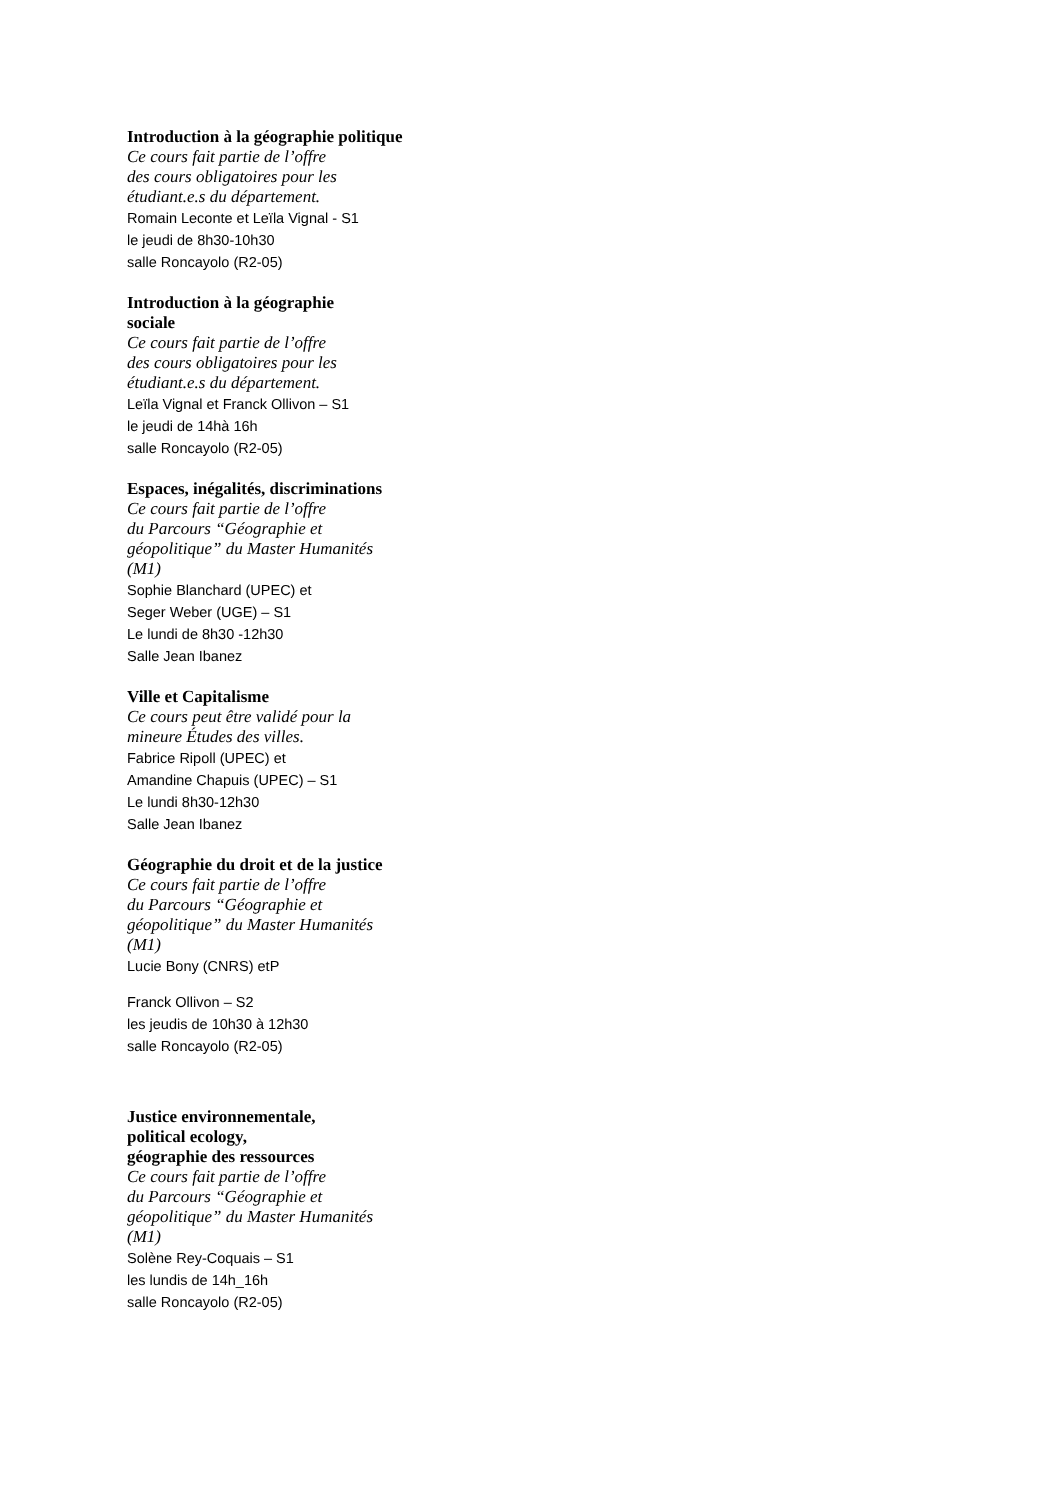Introduction à la géographie politique
Ce cours fait partie de l’offre
des cours obligatoires pour les
étudiant.e.s du département.
Romain Leconte et Leïla Vignal - S1
le jeudi de 8h30-10h30
salle Roncayolo (R2-05)
Introduction à la géographie
sociale
Ce cours fait partie de l’offre
des cours obligatoires pour les
étudiant.e.s du département.
Leïla Vignal et Franck Ollivon – S1
le jeudi de 14hà 16h
salle Roncayolo (R2-05)
Espaces, inégalités, discriminations
Ce cours fait partie de l’offre
du Parcours “Géographie et
géopolitique” du Master Humanités
(M1)
Sophie Blanchard (UPEC) et
Seger Weber (UGE) – S1
Le lundi de 8h30 -12h30
Salle Jean Ibanez
Ville et Capitalisme
Ce cours peut être validé pour la
mineure Études des villes.
Fabrice Ripoll (UPEC) et
Amandine Chapuis (UPEC) – S1
Le lundi 8h30-12h30
Salle Jean Ibanez
Géographie du droit et de la justice
Ce cours fait partie de l’offre
du Parcours “Géographie et
géopolitique” du Master Humanités
(M1)
Lucie Bony (CNRS) etP
Franck Ollivon – S2
les jeudis de 10h30 à 12h30
salle Roncayolo (R2-05)
Justice environnementale,
political ecology,
géographie des ressources
Ce cours fait partie de l’offre
du Parcours “Géographie et
géopolitique” du Master Humanités
(M1)
Solène Rey-Coquais – S1
les lundis de 14h_16h
salle Roncayolo (R2-05)